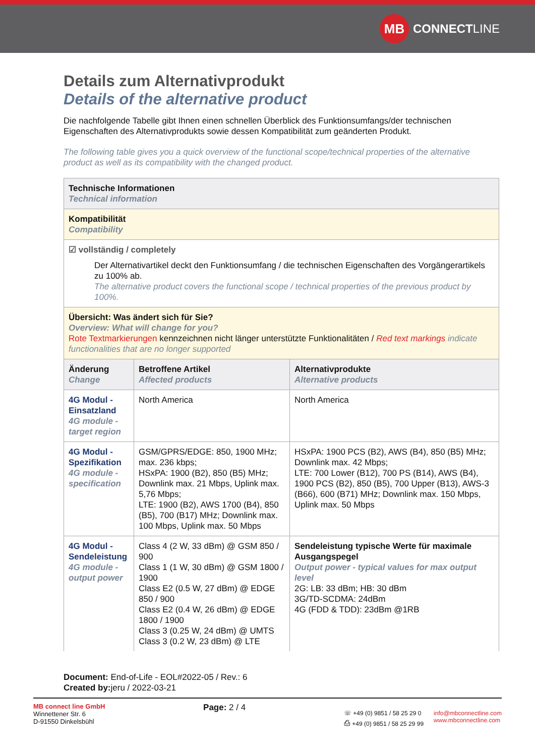MB CONNECT LINE
Details zum Alternativprodukt
Details of the alternative product
Die nachfolgende Tabelle gibt Ihnen einen schnellen Überblick des Funktionsumfangs/der technischen Eigenschaften des Alternativprodukts sowie dessen Kompatibilität zum geänderten Produkt.
The following table gives you a quick overview of the functional scope/technical properties of the alternative product as well as its compatibility with the changed product.
| Technische Informationen Technical information | | |
| Kompatibilität Compatibility | | |
| ☑ vollständig / completely Der Alternativartikel deckt den Funktionsumfang / die technischen Eigenschaften des Vorgängerartikels zu 100% ab. The alternative product covers the functional scope / technical properties of the previous product by 100%. | | |
| Übersicht: Was ändert sich für Sie? Overview: What will change for you? Rote Textmarkierungen kennzeichnen nicht länger unterstützte Funktionalitäten / Red text markings indicate functionalities that are no longer supported | | |
| Änderung Change | Betroffene Artikel Affected products | Alternativprodukte Alternative products |
| 4G Modul - Einsatzland 4G module - target region | North America | North America |
| 4G Modul - Spezifikation 4G module - specification | GSM/GPRS/EDGE: 850, 1900 MHz; max. 236 kbps; HSxPA: 1900 (B2), 850 (B5) MHz; Downlink max. 21 Mbps, Uplink max. 5,76 Mbps; LTE: 1900 (B2), AWS 1700 (B4), 850 (B5), 700 (B17) MHz; Downlink max. 100 Mbps, Uplink max. 50 Mbps | HSxPA: 1900 PCS (B2), AWS (B4), 850 (B5) MHz; Downlink max. 42 Mbps; LTE: 700 Lower (B12), 700 PS (B14), AWS (B4), 1900 PCS (B2), 850 (B5), 700 Upper (B13), AWS-3 (B66), 600 (B71) MHz; Downlink max. 150 Mbps, Uplink max. 50 Mbps |
| 4G Modul - Sendeleistung 4G module - output power | Class 4 (2 W, 33 dBm) @ GSM 850 / 900 Class 1 (1 W, 30 dBm) @ GSM 1800 / 1900 Class E2 (0.5 W, 27 dBm) @ EDGE 850 / 900 Class E2 (0.4 W, 26 dBm) @ EDGE 1800 / 1900 Class 3 (0.25 W, 24 dBm) @ UMTS Class 3 (0.2 W, 23 dBm) @ LTE | Sendeleistung typische Werte für maximale Ausgangspegel Output power - typical values for max output level 2G: LB: 33 dBm; HB: 30 dBm 3G/TD-SCDMA: 24dBm 4G (FDD & TDD): 23dBm @1RB |
Document: End-of-Life - EOL#2022-05 / Rev.: 6
Created by: jeru / 2022-03-21
MB connect line GmbH
Winnettener Str. 6
D-91550 Dinkelsbühl
Page: 2 / 4
☏ +49 (0) 9851 / 58 25 29 0
⎙ +49 (0) 9851 / 58 25 29 99
info@mbconnectline.com
www.mbconnectline.com